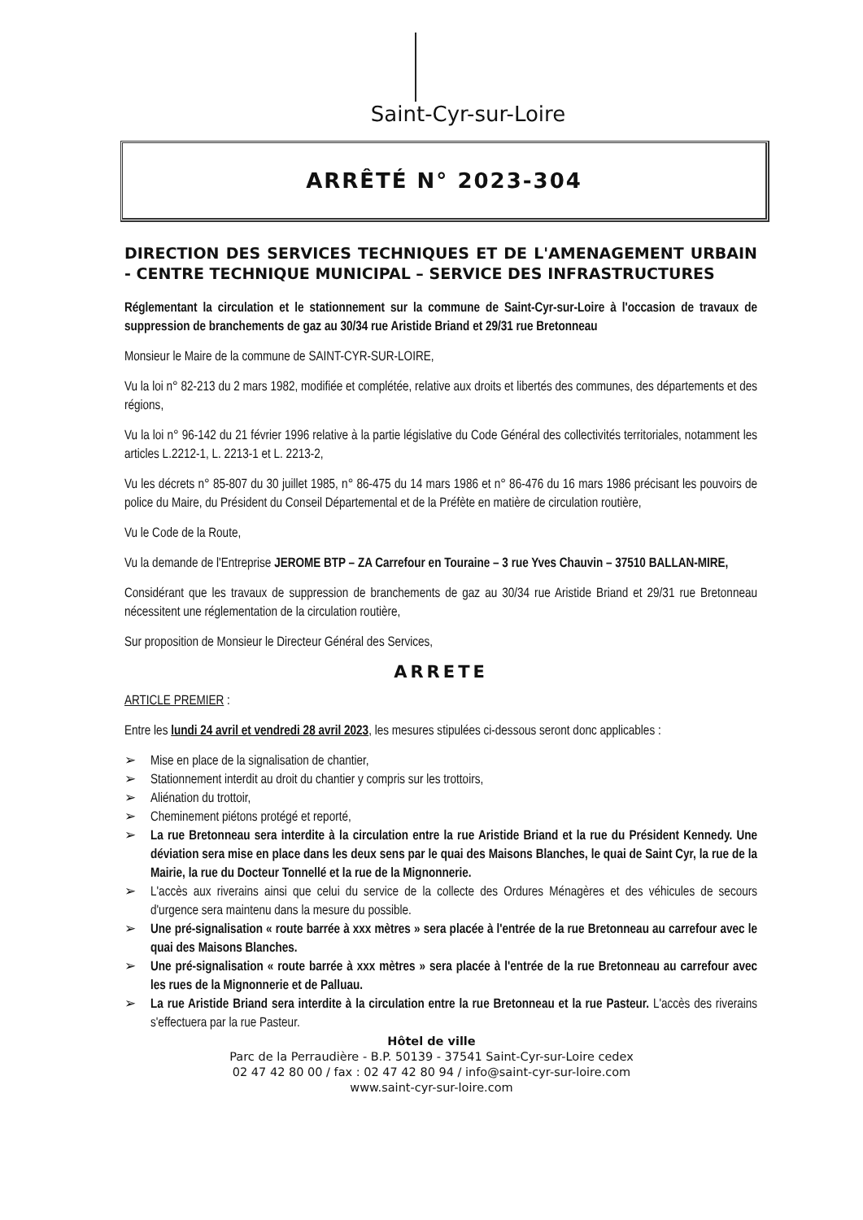Saint-Cyr-sur-Loire
ARRÊTÉ N° 2023-304
DIRECTION DES SERVICES TECHNIQUES ET DE L'AMENAGEMENT URBAIN - CENTRE TECHNIQUE MUNICIPAL – SERVICE DES INFRASTRUCTURES
Réglementant la circulation et le stationnement sur la commune de Saint-Cyr-sur-Loire à l'occasion de travaux de suppression de branchements de gaz au 30/34 rue Aristide Briand et 29/31 rue Bretonneau
Monsieur le Maire de la commune de SAINT-CYR-SUR-LOIRE,
Vu la loi n° 82-213 du 2 mars 1982, modifiée et complétée, relative aux droits et libertés des communes, des départements et des régions,
Vu la loi n° 96-142 du 21 février 1996 relative à la partie législative du Code Général des collectivités territoriales, notamment les articles L.2212-1, L. 2213-1 et L. 2213-2,
Vu les décrets n° 85-807 du 30 juillet 1985, n° 86-475 du 14 mars 1986 et n° 86-476 du 16 mars 1986 précisant les pouvoirs de police du Maire, du Président du Conseil Départemental et de la Préfète en matière de circulation routière,
Vu le Code de la Route,
Vu la demande de l'Entreprise JEROME BTP – ZA Carrefour en Touraine – 3 rue Yves Chauvin – 37510 BALLAN-MIRE,
Considérant que les travaux de suppression de branchements de gaz au 30/34 rue Aristide Briand et 29/31 rue Bretonneau nécessitent une réglementation de la circulation routière,
Sur proposition de Monsieur le Directeur Général des Services,
ARRETE
ARTICLE PREMIER :
Entre les lundi 24 avril et vendredi 28 avril 2023, les mesures stipulées ci-dessous seront donc applicables :
➢ Mise en place de la signalisation de chantier,
➢ Stationnement interdit au droit du chantier y compris sur les trottoirs,
➢ Aliénation du trottoir,
➢ Cheminement piétons protégé et reporté,
➢ La rue Bretonneau sera interdite à la circulation entre la rue Aristide Briand et la rue du Président Kennedy. Une déviation sera mise en place dans les deux sens par le quai des Maisons Blanches, le quai de Saint Cyr, la rue de la Mairie, la rue du Docteur Tonnellé et la rue de la Mignonnerie.
➢ L'accès aux riverains ainsi que celui du service de la collecte des Ordures Ménagères et des véhicules de secours d'urgence sera maintenu dans la mesure du possible.
➢ Une pré-signalisation « route barrée à xxx mètres » sera placée à l'entrée de la rue Bretonneau au carrefour avec le quai des Maisons Blanches.
➢ Une pré-signalisation « route barrée à xxx mètres » sera placée à l'entrée de la rue Bretonneau au carrefour avec les rues de la Mignonnerie et de Palluau.
➢ La rue Aristide Briand sera interdite à la circulation entre la rue Bretonneau et la rue Pasteur. L'accès des riverains s'effectuera par la rue Pasteur.
Hôtel de ville
Parc de la Perraudière - B.P. 50139 - 37541 Saint-Cyr-sur-Loire cedex
02 47 42 80 00 / fax : 02 47 42 80 94 / info@saint-cyr-sur-loire.com
www.saint-cyr-sur-loire.com